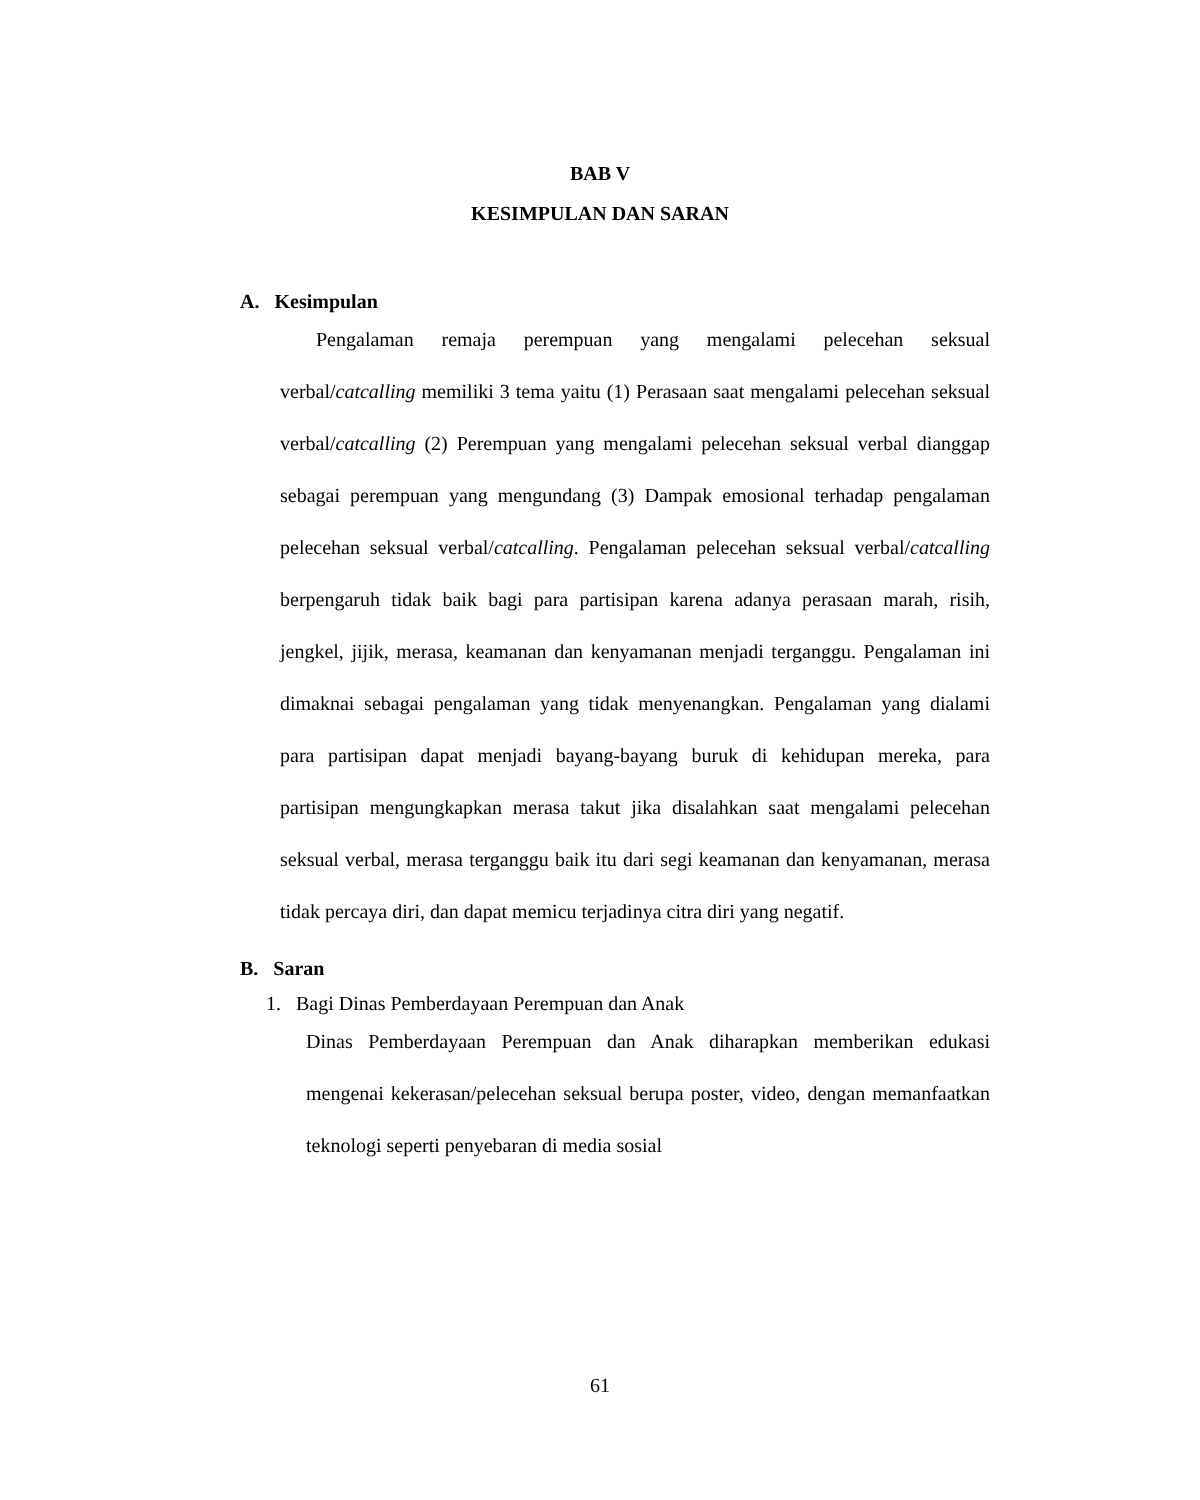BAB V
KESIMPULAN DAN SARAN
A. Kesimpulan
Pengalaman remaja perempuan yang mengalami pelecehan seksual verbal/catcalling memiliki 3 tema yaitu (1) Perasaan saat mengalami pelecehan seksual verbal/catcalling (2) Perempuan yang mengalami pelecehan seksual verbal dianggap sebagai perempuan yang mengundang (3) Dampak emosional terhadap pengalaman pelecehan seksual verbal/catcalling. Pengalaman pelecehan seksual verbal/catcalling berpengaruh tidak baik bagi para partisipan karena adanya perasaan marah, risih, jengkel, jijik, merasa, keamanan dan kenyamanan menjadi terganggu. Pengalaman ini dimaknai sebagai pengalaman yang tidak menyenangkan. Pengalaman yang dialami para partisipan dapat menjadi bayang-bayang buruk di kehidupan mereka, para partisipan mengungkapkan merasa takut jika disalahkan saat mengalami pelecehan seksual verbal, merasa terganggu baik itu dari segi keamanan dan kenyamanan, merasa tidak percaya diri, dan dapat memicu terjadinya citra diri yang negatif.
B. Saran
1. Bagi Dinas Pemberdayaan Perempuan dan Anak
Dinas Pemberdayaan Perempuan dan Anak diharapkan memberikan edukasi mengenai kekerasan/pelecehan seksual berupa poster, video, dengan memanfaatkan teknologi seperti penyebaran di media sosial
61